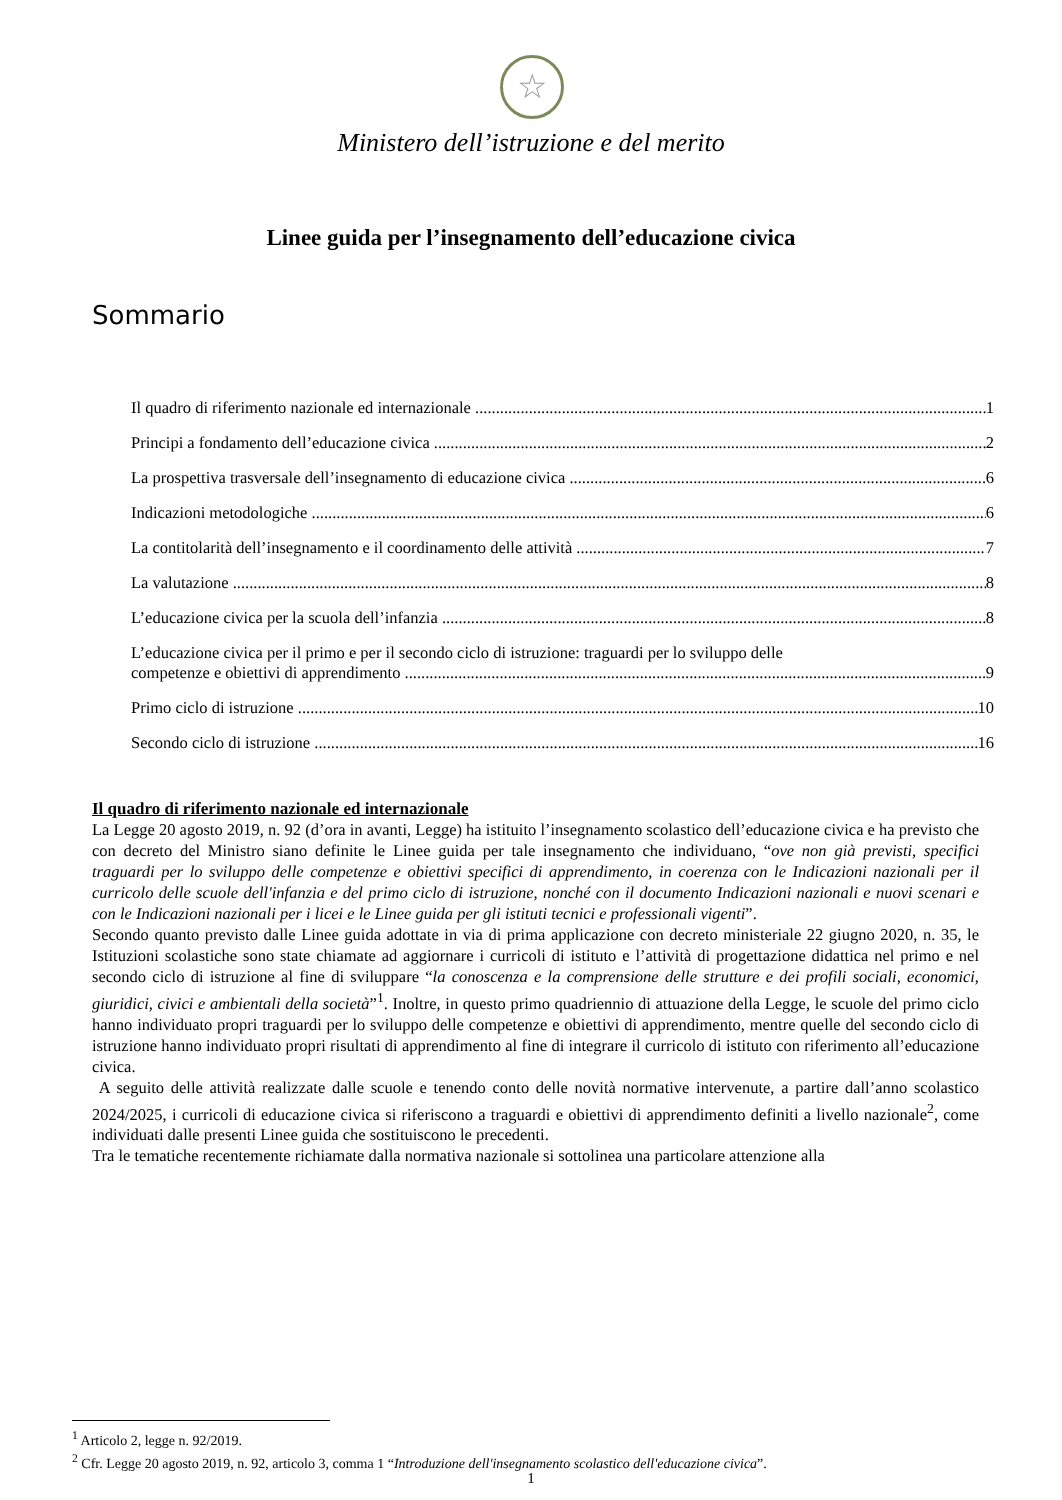☆
Ministero dell’istruzione e del merito
Linee guida per l’insegnamento dell’educazione civica
Sommario
Il quadro di riferimento nazionale ed internazionale 1
Principi a fondamento dell’educazione civica 2
La prospettiva trasversale dell’insegnamento di educazione civica 6
Indicazioni metodologiche 6
La contitolarità dell’insegnamento e il coordinamento delle attività 7
La valutazione 8
L’educazione civica per la scuola dell’infanzia 8
L’educazione civica per il primo e per il secondo ciclo di istruzione: traguardi per lo sviluppo delle
competenze e obiettivi di apprendimento 9
Primo ciclo di istruzione 10
Secondo ciclo di istruzione 16
Il quadro di riferimento nazionale ed internazionale
La Legge 20 agosto 2019, n. 92 (d’ora in avanti, Legge) ha istituito l’insegnamento scolastico dell’educazione civica e ha previsto che con decreto del Ministro siano definite le Linee guida per tale insegnamento che individuano, “ove non già previsti, specifici traguardi per lo sviluppo delle competenze e obiettivi specifici di apprendimento, in coerenza con le Indicazioni nazionali per il curricolo delle scuole dell'infanzia e del primo ciclo di istruzione, nonché con il documento Indicazioni nazionali e nuovi scenari e con le Indicazioni nazionali per i licei e le Linee guida per gli istituti tecnici e professionali vigenti”.
Secondo quanto previsto dalle Linee guida adottate in via di prima applicazione con decreto ministeriale 22 giugno 2020, n. 35, le Istituzioni scolastiche sono state chiamate ad aggiornare i curricoli di istituto e l’attività di progettazione didattica nel primo e nel secondo ciclo di istruzione al fine di sviluppare “la conoscenza e la comprensione delle strutture e dei profili sociali, economici, giuridici, civici e ambientali della società”<sup>1</sup>. Inoltre, in questo primo quadriennio di attuazione della Legge, le scuole del primo ciclo hanno individuato propri traguardi per lo sviluppo delle competenze e obiettivi di apprendimento, mentre quelle del secondo ciclo di istruzione hanno individuato propri risultati di apprendimento al fine di integrare il curricolo di istituto con riferimento all’educazione civica.
A seguito delle attività realizzate dalle scuole e tenendo conto delle novità normative intervenute, a partire dall’anno scolastico 2024/2025, i curricoli di educazione civica si riferiscono a traguardi e obiettivi di apprendimento definiti a livello nazionale<sup>2</sup>, come individuati dalle presenti Linee guida che sostituiscono le precedenti.
Tra le tematiche recentemente richiamate dalla normativa nazionale si sottolinea una particolare attenzione alla
<sup>1</sup> Articolo 2, legge n. 92/2019.
<sup>2</sup> Cfr. Legge 20 agosto 2019, n. 92, articolo 3, comma 1 “Introduzione dell'insegnamento scolastico dell'educazione civica”.
1